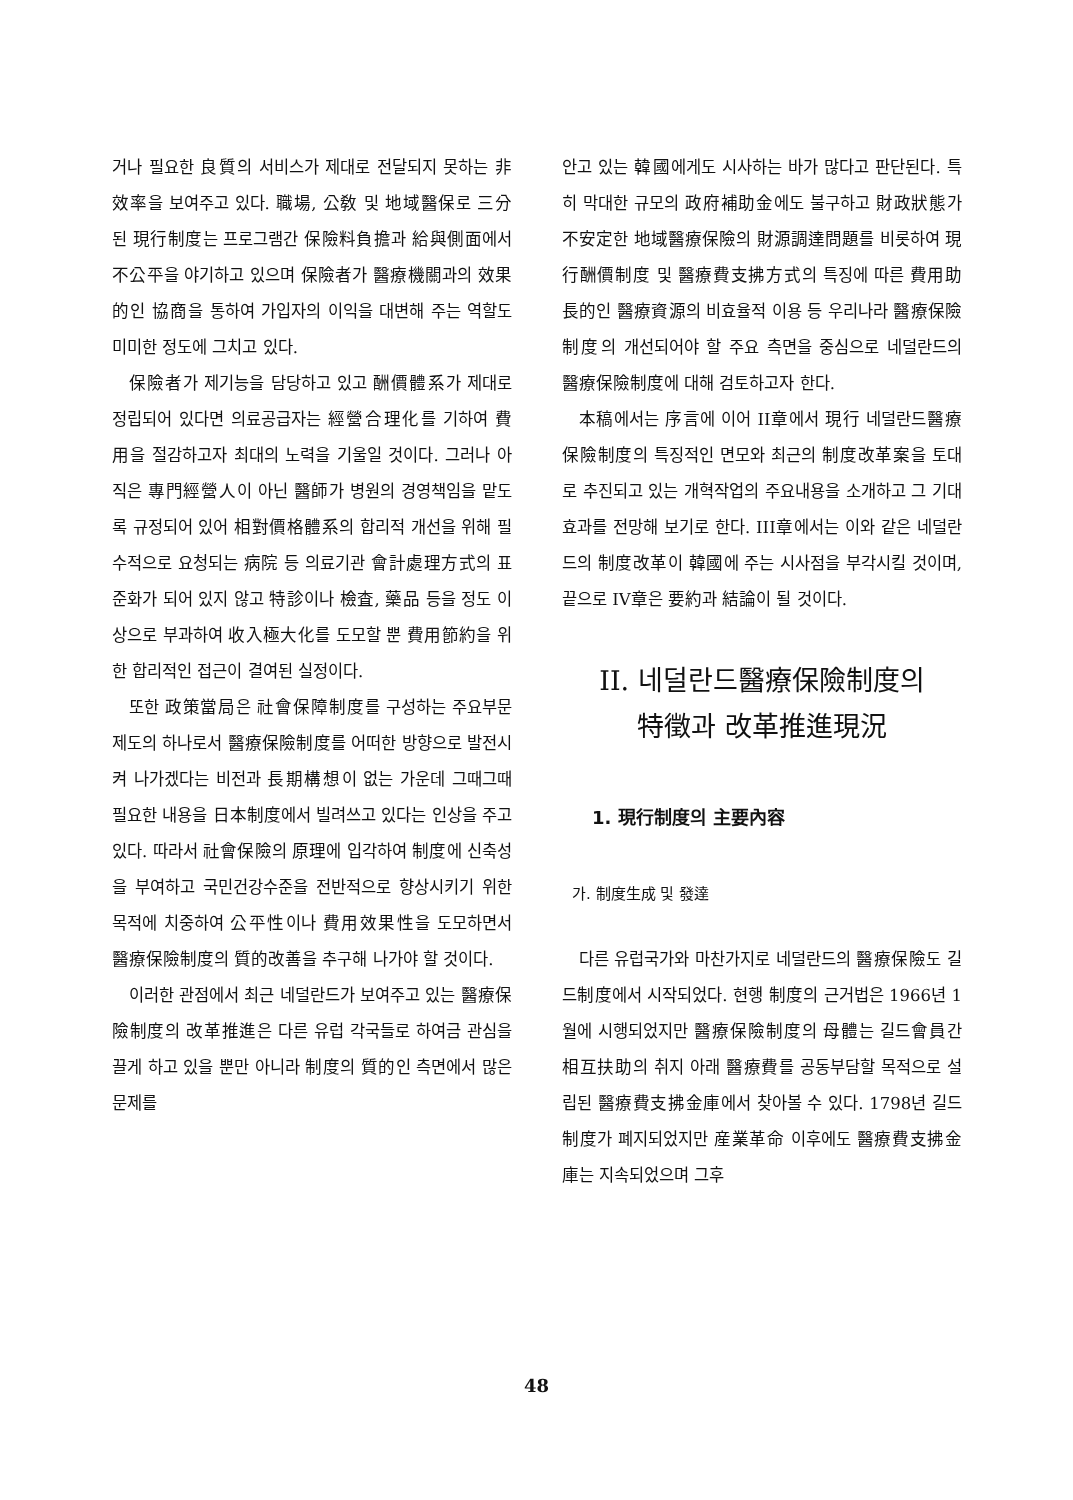거나 필요한 良質의 서비스가 제대로 전달되지 못하는 非效率을 보여주고 있다. 職場, 公敎 및 地域醫保로 三分된 現行制度는 프로그램간 保險料負擔과 給與側面에서 不公平을 야기하고 있으며 保險者가 醫療機關과의 效果的인 協商을 통하여 가입자의 이익을 대변해 주는 역할도 미미한 정도에 그치고 있다.
保險者가 제기능을 담당하고 있고 酬價體系가 제대로 정립되어 있다면 의료공급자는 經營合理化를 기하여 費用을 절감하고자 최대의 노력을 기울일 것이다. 그러나 아직은 專門經營人이 아닌 醫師가 병원의 경영책임을 맡도록 규정되어 있어 相對價格體系의 합리적 개선을 위해 필수적으로 요청되는 病院 등 의료기관 會計處理方式의 표준화가 되어 있지 않고 特診이나 檢査, 藥品 등을 정도 이상으로 부과하여 收入極大化를 도모할 뿐 費用節約을 위한 합리적인 접근이 결여된 실정이다.
또한 政策當局은 社會保障制度를 구성하는 주요부문제도의 하나로서 醫療保險制度를 어떠한 방향으로 발전시켜 나가겠다는 비전과 長期構想이 없는 가운데 그때그때 필요한 내용을 日本制度에서 빌려쓰고 있다는 인상을 주고 있다. 따라서 社會保險의 原理에 입각하여 制度에 신축성을 부여하고 국민건강수준을 전반적으로 향상시키기 위한 목적에 치중하여 公平性이나 費用效果性을 도모하면서 醫療保險制度의 質的改善을 추구해 나가야 할 것이다.
이러한 관점에서 최근 네덜란드가 보여주고 있는 醫療保險制度의 改革推進은 다른 유럽 각국들로 하여금 관심을 끌게 하고 있을 뿐만 아니라 制度의 質的인 측면에서 많은 문제를
안고 있는 韓國에게도 시사하는 바가 많다고 판단된다. 특히 막대한 규모의 政府補助金에도 불구하고 財政狀態가 不安定한 地域醫療保險의 財源調達問題를 비롯하여 現行酬價制度 및 醫療費支拂方式의 특징에 따른 費用助長的인 醫療資源의 비효율적 이용 등 우리나라 醫療保險制度의 개선되어야 할 주요 측면을 중심으로 네덜란드의 醫療保險制度에 대해 검토하고자 한다.
本稿에서는 序言에 이어 II章에서 現行 네덜란드醫療保險制度의 특징적인 면모와 최근의 制度改革案을 토대로 추진되고 있는 개혁작업의 주요내용을 소개하고 그 기대효과를 전망해 보기로 한다. III章에서는 이와 같은 네덜란드의 制度改革이 韓國에 주는 시사점을 부각시킬 것이며, 끝으로 IV章은 要約과 結論이 될 것이다.
II. 네덜란드醫療保險制度의
特徵과 改革推進現況
1. 現行制度의 主要內容
가. 制度生成 및 發達
다른 유럽국가와 마찬가지로 네덜란드의 醫療保險도 길드制度에서 시작되었다. 현행 制度의 근거법은 1966년 1월에 시행되었지만 醫療保險制度의 母體는 길드會員간 相互扶助의 취지 아래 醫療費를 공동부담할 목적으로 설립된 醫療費支拂金庫에서 찾아볼 수 있다. 1798년 길드制度가 폐지되었지만 産業革命 이후에도 醫療費支拂金庫는 지속되었으며 그후
48